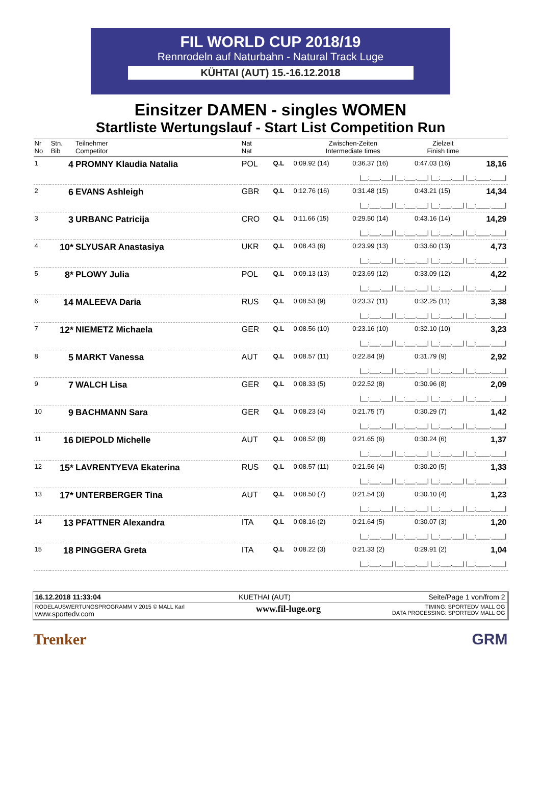FIL WORLD CUP 2018/19
Rennrodeln auf Naturbahn - Natural Track Luge
KÜHTAI (AUT) 15.-16.12.2018
Einsitzer DAMEN - singles WOMEN
Startliste Wertungslauf - Start List Competition Run
| Nr No | Stn. Bib | Teilnehmer Competitor | Nat Nat | | Zwischen-Zeiten Intermediate times | | | Zielzeit Finish time | |
| --- | --- | --- | --- | --- | --- | --- | --- | --- | --- |
| 1 | 4 | PROMNY Klaudia Natalia | POL | Q.L | 0:09.92 (14) | 0:36.37 (16) | | 0:47.03 (16) | 18,16 |
| /__:___.___/ /__:___.___/ /__:___.___/ /__:____.____/ | | | | | | | | | |
| 2 | 6 | EVANS Ashleigh | GBR | Q.L | 0:12.76 (16) | 0:31.48 (15) | | 0:43.21 (15) | 14,34 |
| /__:___.___/ /__:___.___/ /__:___.___/ /__:____.____/ | | | | | | | | | |
| 3 | 3 | URBANC Patricija | CRO | Q.L | 0:11.66 (15) | 0:29.50 (14) | | 0:43.16 (14) | 14,29 |
| /__:___.___/ /__:___.___/ /__:___.___/ /__:____.____/ | | | | | | | | | |
| 4 | 10* | SLYUSAR Anastasiya | UKR | Q.L | 0:08.43 (6) | 0:23.99 (13) | | 0:33.60 (13) | 4,73 |
| /__:___.___/ /__:___.___/ /__:___.___/ /__:____.____/ | | | | | | | | | |
| 5 | 8* | PLOWY Julia | POL | Q.L | 0:09.13 (13) | 0:23.69 (12) | | 0:33.09 (12) | 4,22 |
| /__:___.___/ /__:___.___/ /__:___.___/ /__:____.____/ | | | | | | | | | |
| 6 | 14 | MALEEVA Daria | RUS | Q.L | 0:08.53 (9) | 0:23.37 (11) | | 0:32.25 (11) | 3,38 |
| /__:___.___/ /__:___.___/ /__:___.___/ /__:____.____/ | | | | | | | | | |
| 7 | 12* | NIEMETZ Michaela | GER | Q.L | 0:08.56 (10) | 0:23.16 (10) | | 0:32.10 (10) | 3,23 |
| /__:___.___/ /__:___.___/ /__:___.___/ /__:____.____/ | | | | | | | | | |
| 8 | 5 | MARKT Vanessa | AUT | Q.L | 0:08.57 (11) | 0:22.84 (9) | | 0:31.79 (9) | 2,92 |
| /__:___.___/ /__:___.___/ /__:___.___/ /__:____.____/ | | | | | | | | | |
| 9 | 7 | WALCH Lisa | GER | Q.L | 0:08.33 (5) | 0:22.52 (8) | | 0:30.96 (8) | 2,09 |
| /__:___.___/ /__:___.___/ /__:___.___/ /__:____.____/ | | | | | | | | | |
| 10 | 9 | BACHMANN Sara | GER | Q.L | 0:08.23 (4) | 0:21.75 (7) | | 0:30.29 (7) | 1,42 |
| /__:___.___/ /__:___.___/ /__:___.___/ /__:____.____/ | | | | | | | | | |
| 11 | 16 | DIEPOLD Michelle | AUT | Q.L | 0:08.52 (8) | 0:21.65 (6) | | 0:30.24 (6) | 1,37 |
| /__:___.___/ /__:___.___/ /__:___.___/ /__:____.____/ | | | | | | | | | |
| 12 | 15* | LAVRENTYEVA Ekaterina | RUS | Q.L | 0:08.57 (11) | 0:21.56 (4) | | 0:30.20 (5) | 1,33 |
| /__:___.___/ /__:___.___/ /__:___.___/ /__:____.____/ | | | | | | | | | |
| 13 | 17* | UNTERBERGER Tina | AUT | Q.L | 0:08.50 (7) | 0:21.54 (3) | | 0:30.10 (4) | 1,23 |
| /__:___.___/ /__:___.___/ /__:___.___/ /__:____.____/ | | | | | | | | | |
| 14 | 13 | PFATTNER Alexandra | ITA | Q.L | 0:08.16 (2) | 0:21.64 (5) | | 0:30.07 (3) | 1,20 |
| /__:___.___/ /__:___.___/ /__:___.___/ /__:____.____/ | | | | | | | | | |
| 15 | 18 | PINGGERA Greta | ITA | Q.L | 0:08.22 (3) | 0:21.33 (2) | | 0:29.91 (2) | 1,04 |
| /__:___.___/ /__:___.___/ /__:___.___/ /__:____.____/ | | | | | | | | | |
16.12.2018 11:33:04 KUETHAI (AUT) Seite/Page 1 von/from 2
RODELAUSWERTUNGSPROGRAMM V 2015 © MALL Karl
www.sportedv.com www.fil-luge.org TIMING: SPORTEDV MALL OG
DATA PROCESSING: SPORTEDV MALL OG
Trenker GRM